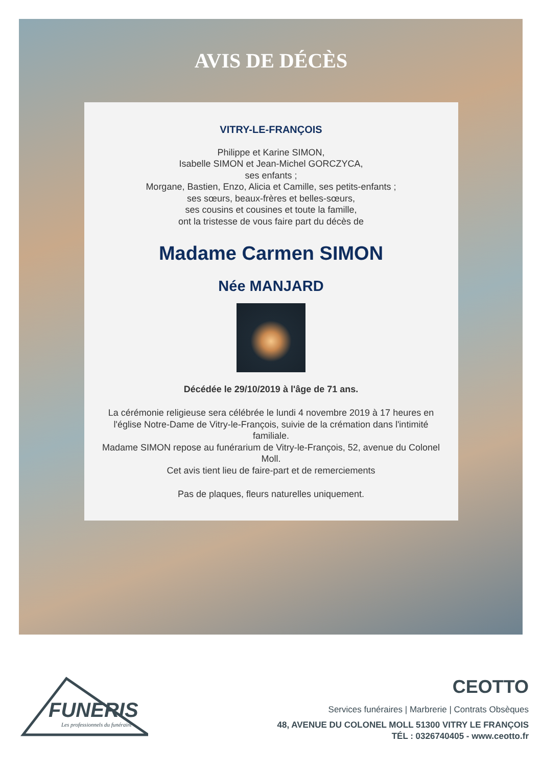AVIS DE DÉCÈS
VITRY-LE-FRANÇOIS
Philippe et Karine SIMON,
Isabelle SIMON et Jean-Michel GORCZYCA,
ses enfants ;
Morgane, Bastien, Enzo, Alicia et Camille, ses petits-enfants ;
ses sœurs, beaux-frères et belles-sœurs,
ses cousins et cousines et toute la famille,
ont la tristesse de vous faire part du décès de
Madame Carmen SIMON
Née MANJARD
Décédée le 29/10/2019 à l'âge de 71 ans.
La cérémonie religieuse sera célébrée le lundi 4 novembre 2019 à 17 heures en l'église Notre-Dame de Vitry-le-François, suivie de la crémation dans l'intimité familiale.
Madame SIMON repose au funérarium de Vitry-le-François, 52, avenue du Colonel Moll.
Cet avis tient lieu de faire-part et de remerciements
Pas de plaques, fleurs naturelles uniquement.
FUNERIS
Les professionnels du funéraire
CEOTTO
Services funéraires | Marbrerie | Contrats Obsèques
48, AVENUE DU COLONEL MOLL 51300 VITRY LE FRANÇOIS
TÉL : 0326740405 - www.ceotto.fr